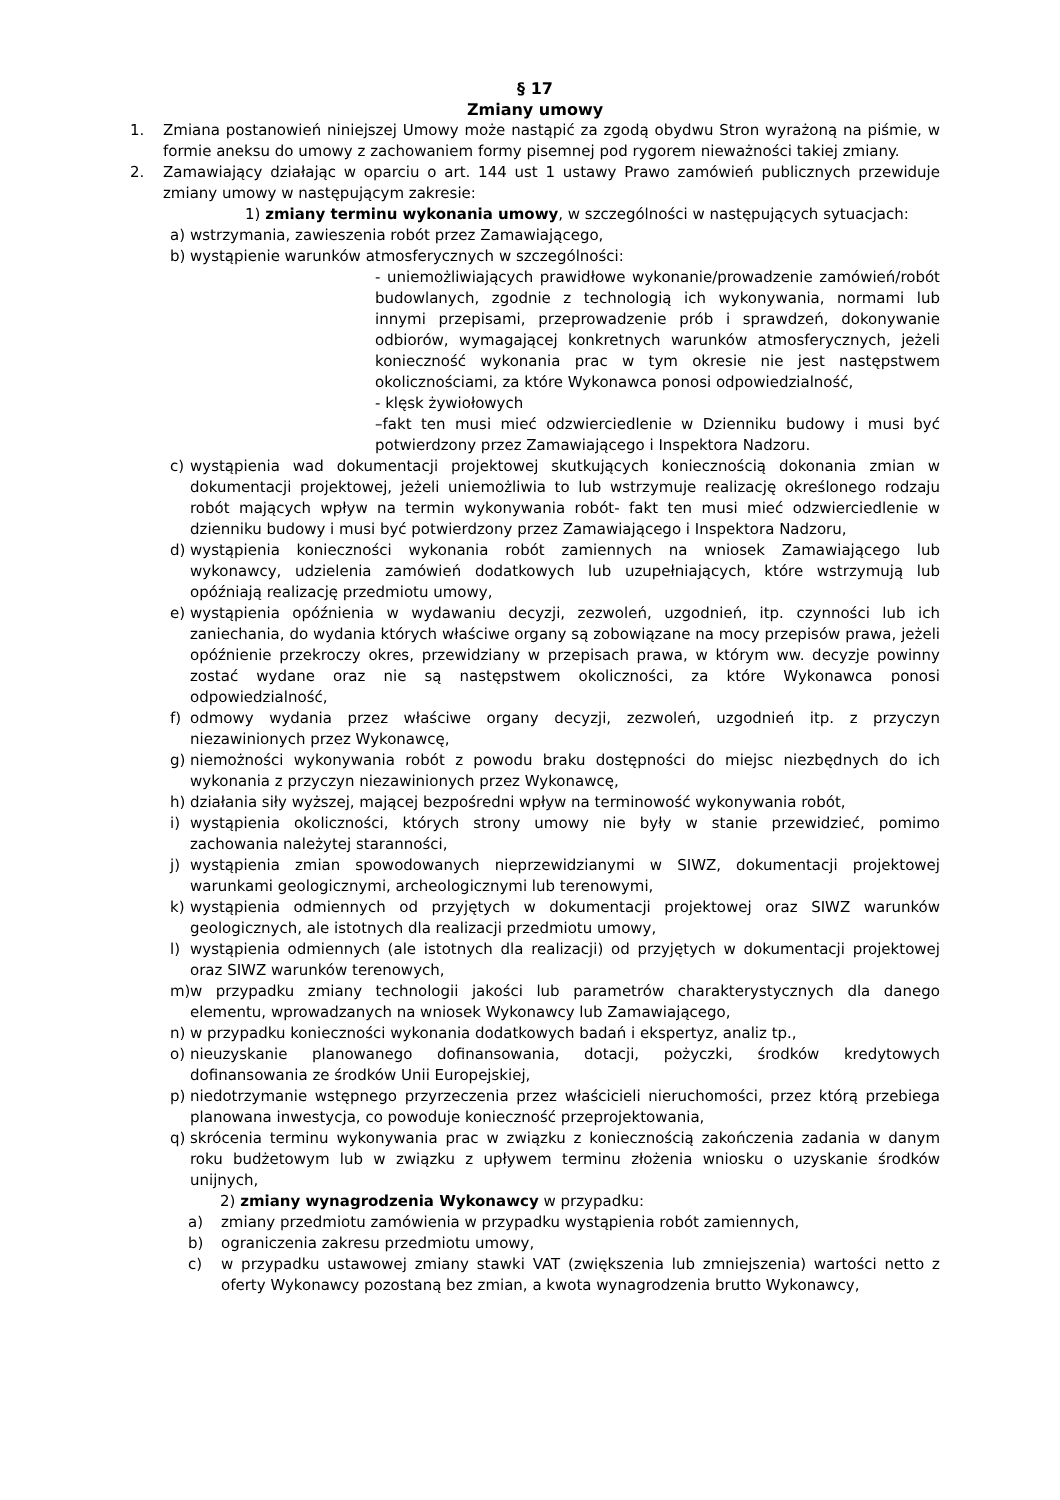§ 17
Zmiany umowy
1. Zmiana postanowień niniejszej Umowy może nastąpić za zgodą obydwu Stron wyrażoną na piśmie, w formie aneksu do umowy z zachowaniem formy pisemnej pod rygorem nieważności takiej zmiany.
2. Zamawiający działając w oparciu o art. 144 ust 1 ustawy Prawo zamówień publicznych przewiduje zmiany umowy w następującym zakresie:
1) zmiany terminu wykonania umowy, w szczególności w następujących sytuacjach:
a) wstrzymania, zawieszenia robót przez Zamawiającego,
b) wystąpienie warunków atmosferycznych w szczególności:
- uniemożliwiających prawidłowe wykonanie/prowadzenie zamówień/robót budowlanych, zgodnie z technologią ich wykonywania, normami lub innymi przepisami, przeprowadzenie prób i sprawdzeń, dokonywanie odbiorów, wymagającej konkretnych warunków atmosferycznych, jeżeli konieczność wykonania prac w tym okresie nie jest następstwem okolicznościami, za które Wykonawca ponosi odpowiedzialność,
- klęsk żywiołowych
–fakt ten musi mieć odzwierciedlenie w Dzienniku budowy i musi być potwierdzony przez Zamawiającego i Inspektora Nadzoru.
c) wystąpienia wad dokumentacji projektowej skutkujących koniecznością dokonania zmian w dokumentacji projektowej, jeżeli uniemożliwia to lub wstrzymuje realizację określonego rodzaju robót mających wpływ na termin wykonywania robót- fakt ten musi mieć odzwierciedlenie w dzienniku budowy i musi być potwierdzony przez Zamawiającego i Inspektora Nadzoru,
d) wystąpienia konieczności wykonania robót zamiennych na wniosek Zamawiającego lub wykonawcy, udzielenia zamówień dodatkowych lub uzupełniających, które wstrzymują lub opóźniają realizację przedmiotu umowy,
e) wystąpienia opóźnienia w wydawaniu decyzji, zezwoleń, uzgodnień, itp. czynności lub ich zaniechania, do wydania których właściwe organy są zobowiązane na mocy przepisów prawa, jeżeli opóźnienie przekroczy okres, przewidziany w przepisach prawa, w którym ww. decyzje powinny zostać wydane oraz nie są następstwem okoliczności, za które Wykonawca ponosi odpowiedzialność,
f) odmowy wydania przez właściwe organy decyzji, zezwoleń, uzgodnień itp. z przyczyn niezawinionych przez Wykonawcę,
g) niemożności wykonywania robót z powodu braku dostępności do miejsc niezbędnych do ich wykonania z przyczyn niezawinionych przez Wykonawcę,
h) działania siły wyższej, mającej bezpośredni wpływ na terminowość wykonywania robót,
i) wystąpienia okoliczności, których strony umowy nie były w stanie przewidzieć, pomimo zachowania należytej staranności,
j) wystąpienia zmian spowodowanych nieprzewidzianymi w SIWZ, dokumentacji projektowej warunkami geologicznymi, archeologicznymi lub terenowymi,
k) wystąpienia odmiennych od przyjętych w dokumentacji projektowej oraz SIWZ warunków geologicznych, ale istotnych dla realizacji przedmiotu umowy,
l) wystąpienia odmiennych (ale istotnych dla realizacji) od przyjętych w dokumentacji projektowej oraz SIWZ warunków terenowych,
m) w przypadku zmiany technologii jakości lub parametrów charakterystycznych dla danego elementu, wprowadzanych na wniosek Wykonawcy lub Zamawiającego,
n) w przypadku konieczności wykonania dodatkowych badań i ekspertyz, analiz tp.,
o) nieuzyskanie planowanego dofinansowania, dotacji, pożyczki, środków kredytowych dofinansowania ze środków Unii Europejskiej,
p) niedotrzymanie wstępnego przyrzeczenia przez właścicieli nieruchomości, przez którą przebiega planowana inwestycja, co powoduje konieczność przeprojektowania,
q) skrócenia terminu wykonywania prac w związku z koniecznością zakończenia zadania w danym roku budżetowym lub w związku z upływem terminu złożenia wniosku o uzyskanie środków unijnych,
2) zmiany wynagrodzenia Wykonawcy w przypadku:
a) zmiany przedmiotu zamówienia w przypadku wystąpienia robót zamiennych,
b) ograniczenia zakresu przedmiotu umowy,
c) w przypadku ustawowej zmiany stawki VAT (zwiększenia lub zmniejszenia) wartości netto z oferty Wykonawcy pozostaną bez zmian, a kwota wynagrodzenia brutto Wykonawcy,